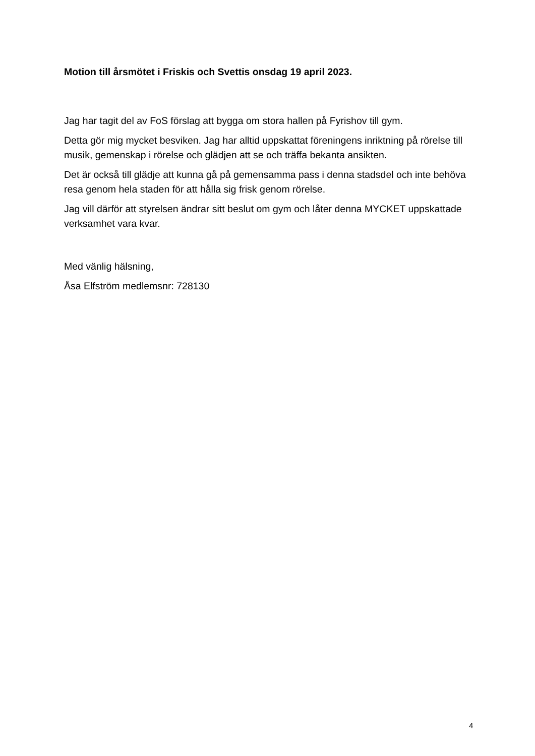Motion till årsmötet i Friskis och Svettis onsdag 19 april 2023.
Jag har tagit del av FoS förslag att bygga om stora hallen på Fyrishov till gym.
Detta gör mig mycket besviken. Jag har alltid uppskattat föreningens inriktning på rörelse till musik, gemenskap i rörelse och glädjen att se och träffa bekanta ansikten.
Det är också till glädje att kunna gå på gemensamma pass i denna stadsdel och inte behöva resa genom hela staden för att hålla sig frisk genom rörelse.
Jag vill därför att styrelsen ändrar sitt beslut om gym och låter denna MYCKET uppskattade verksamhet vara kvar.
Med vänlig hälsning,
Åsa Elfström medlemsnr: 728130
4